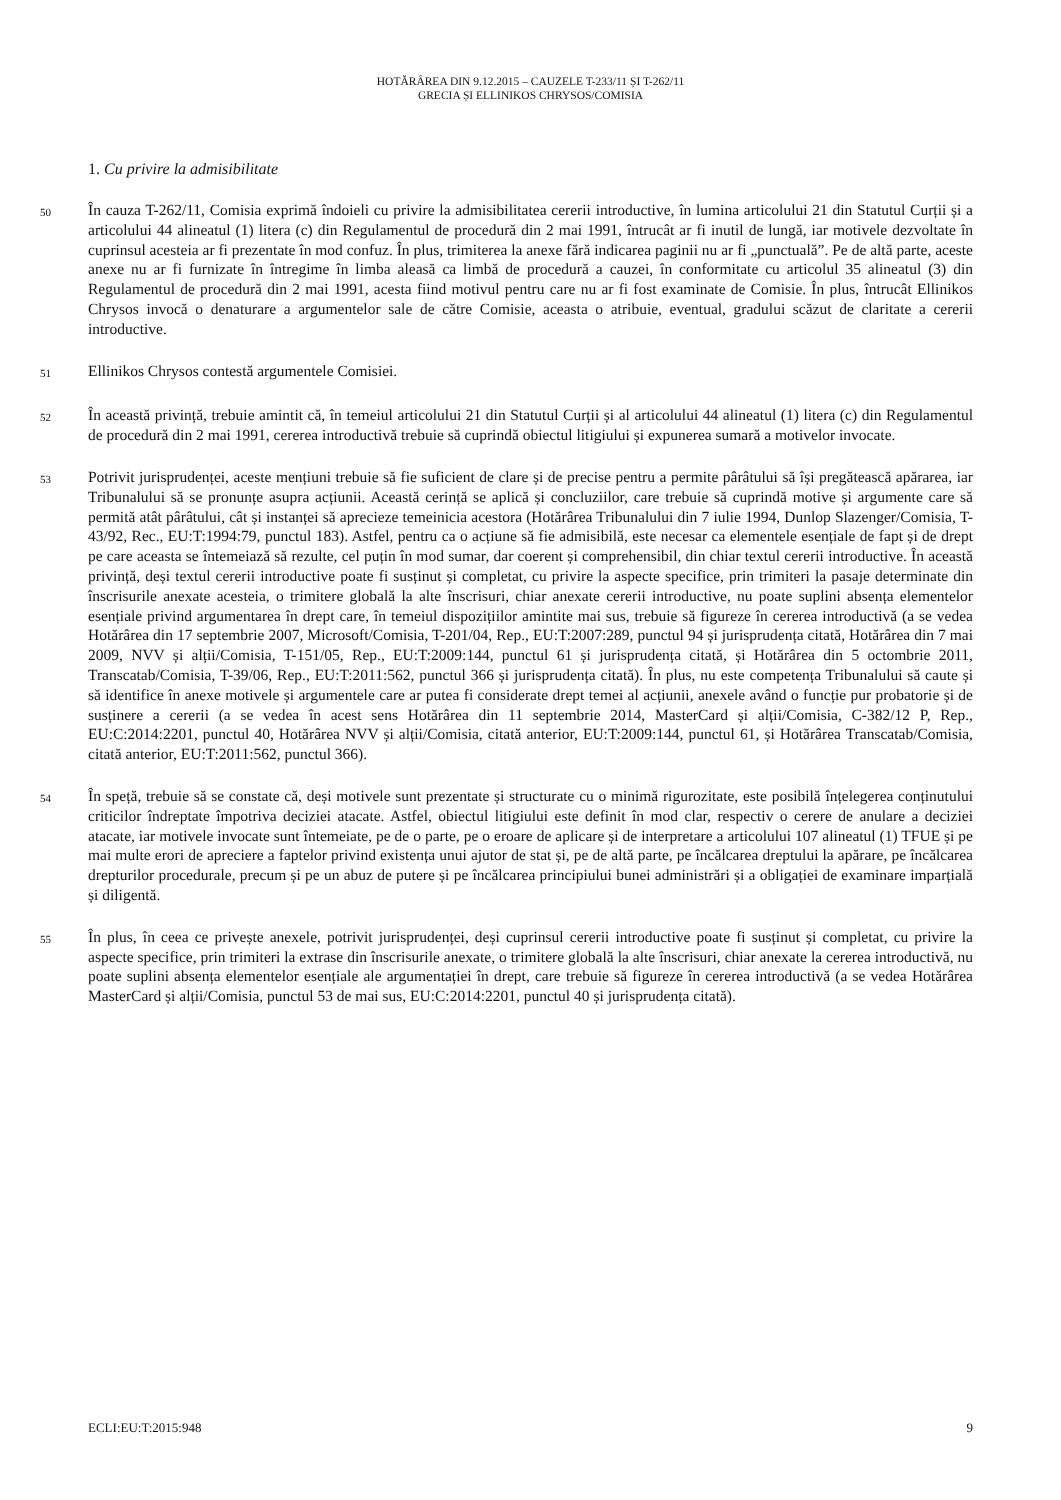HOTĂRÂREA DIN 9.12.2015 – CAUZELE T-233/11 ȘI T-262/11
GRECIA ȘI ELLINIKOS CHRYSOS/COMISIA
1. Cu privire la admisibilitate
50
În cauza T-262/11, Comisia exprimă îndoieli cu privire la admisibilitatea cererii introductive, în lumina articolului 21 din Statutul Curții și a articolului 44 alineatul (1) litera (c) din Regulamentul de procedură din 2 mai 1991, întrucât ar fi inutil de lungă, iar motivele dezvoltate în cuprinsul acesteia ar fi prezentate în mod confuz. În plus, trimiterea la anexe fără indicarea paginii nu ar fi „punctuală”. Pe de altă parte, aceste anexe nu ar fi furnizate în întregime în limba aleasă ca limbă de procedură a cauzei, în conformitate cu articolul 35 alineatul (3) din Regulamentul de procedură din 2 mai 1991, acesta fiind motivul pentru care nu ar fi fost examinate de Comisie. În plus, întrucât Ellinikos Chrysos invocă o denaturare a argumentelor sale de către Comisie, aceasta o atribuie, eventual, gradului scăzut de claritate a cererii introductive.
51
Ellinikos Chrysos contestă argumentele Comisiei.
52
În această privință, trebuie amintit că, în temeiul articolului 21 din Statutul Curții și al articolului 44 alineatul (1) litera (c) din Regulamentul de procedură din 2 mai 1991, cererea introductivă trebuie să cuprindă obiectul litigiului și expunerea sumară a motivelor invocate.
53
Potrivit jurisprudenței, aceste mențiuni trebuie să fie suficient de clare și de precise pentru a permite pârâtului să își pregătească apărarea, iar Tribunalului să se pronunțe asupra acțiunii. Această cerință se aplică și concluziilor, care trebuie să cuprindă motive și argumente care să permită atât pârâtului, cât și instanței să aprecieze temeinicia acestora (Hotărârea Tribunalului din 7 iulie 1994, Dunlop Slazenger/Comisia, T-43/92, Rec., EU:T:1994:79, punctul 183). Astfel, pentru ca o acțiune să fie admisibilă, este necesar ca elementele esențiale de fapt și de drept pe care aceasta se întemeiază să rezulte, cel puțin în mod sumar, dar coerent și comprehensibil, din chiar textul cererii introductive. În această privință, deși textul cererii introductive poate fi susținut și completat, cu privire la aspecte specifice, prin trimiteri la pasaje determinate din înscrisurile anexate acesteia, o trimitere globală la alte înscrisuri, chiar anexate cererii introductive, nu poate suplini absența elementelor esențiale privind argumentarea în drept care, în temeiul dispozițiilor amintite mai sus, trebuie să figureze în cererea introductivă (a se vedea Hotărârea din 17 septembrie 2007, Microsoft/Comisia, T-201/04, Rep., EU:T:2007:289, punctul 94 și jurisprudența citată, Hotărârea din 7 mai 2009, NVV și alții/Comisia, T-151/05, Rep., EU:T:2009:144, punctul 61 și jurisprudența citată, și Hotărârea din 5 octombrie 2011, Transcatab/Comisia, T-39/06, Rep., EU:T:2011:562, punctul 366 și jurisprudența citată). În plus, nu este competența Tribunalului să caute și să identifice în anexe motivele și argumentele care ar putea fi considerate drept temei al acțiunii, anexele având o funcție pur probatorie și de susținere a cererii (a se vedea în acest sens Hotărârea din 11 septembrie 2014, MasterCard și alții/Comisia, C-382/12 P, Rep., EU:C:2014:2201, punctul 40, Hotărârea NVV și alții/Comisia, citată anterior, EU:T:2009:144, punctul 61, și Hotărârea Transcatab/Comisia, citată anterior, EU:T:2011:562, punctul 366).
54
În speță, trebuie să se constate că, deși motivele sunt prezentate și structurate cu o minimă rigurozitate, este posibilă înțelegerea conținutului criticilor îndreptate împotriva deciziei atacate. Astfel, obiectul litigiului este definit în mod clar, respectiv o cerere de anulare a deciziei atacate, iar motivele invocate sunt întemeiate, pe de o parte, pe o eroare de aplicare și de interpretare a articolului 107 alineatul (1) TFUE și pe mai multe erori de apreciere a faptelor privind existența unui ajutor de stat și, pe de altă parte, pe încălcarea dreptului la apărare, pe încălcarea drepturilor procedurale, precum și pe un abuz de putere și pe încălcarea principiului bunei administrări și a obligației de examinare imparțială și diligentă.
55
În plus, în ceea ce privește anexele, potrivit jurisprudenței, deși cuprinsul cererii introductive poate fi susținut și completat, cu privire la aspecte specifice, prin trimiteri la extrase din înscrisurile anexate, o trimitere globală la alte înscrisuri, chiar anexate la cererea introductivă, nu poate suplini absența elementelor esențiale ale argumentației în drept, care trebuie să figureze în cererea introductivă (a se vedea Hotărârea MasterCard și alții/Comisia, punctul 53 de mai sus, EU:C:2014:2201, punctul 40 și jurisprudența citată).
ECLI:EU:T:2015:948 9